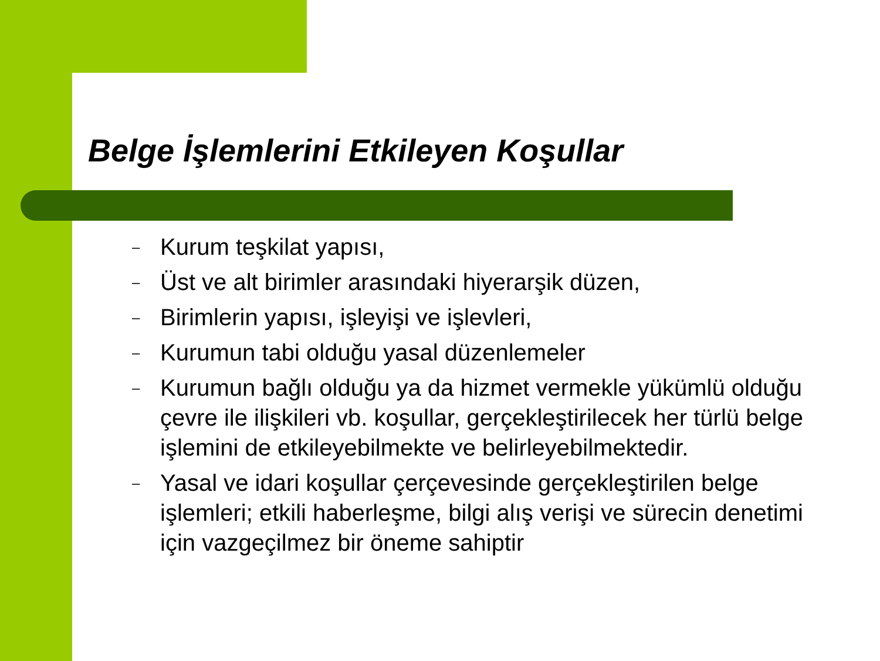Belge İşlemlerini Etkileyen Koşullar
– Kurum teşkilat yapısı,
– Üst ve alt birimler arasındaki hiyerarşik düzen,
– Birimlerin yapısı, işleyişi ve işlevleri,
– Kurumun tabi olduğu yasal düzenlemeler
– Kurumun bağlı olduğu ya da hizmet vermekle yükümlü olduğu çevre ile ilişkileri vb. koşullar, gerçekleştirilecek her türlü belge işlemini de etkileyebilmekte ve belirleyebilmektedir.
– Yasal ve idari koşullar çerçevesinde gerçekleştirilen belge işlemleri; etkili haberleşme, bilgi alış verişi ve sürecin denetimi için vazgeçilmez bir öneme sahiptir